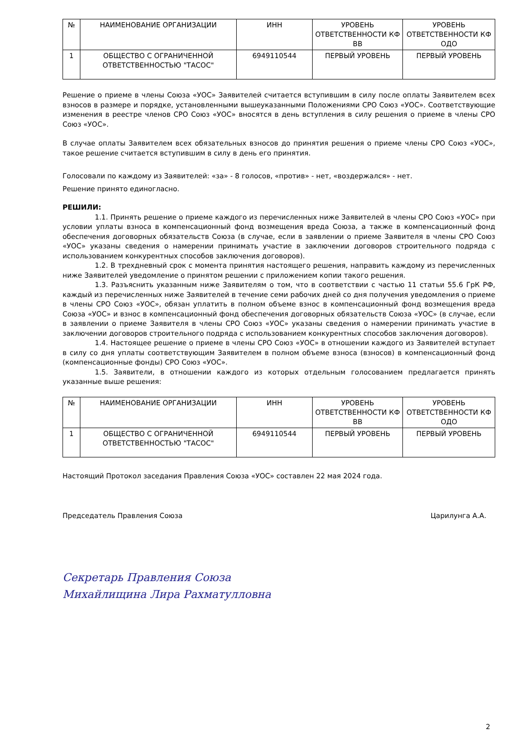| № | НАИМЕНОВАНИЕ ОРГАНИЗАЦИИ | ИНН | УРОВЕНЬ ОТВЕТСТВЕННОСТИ КФ ВВ | УРОВЕНЬ ОТВЕТСТВЕННОСТИ КФ ОДО |
| 1 | ОБЩЕСТВО С ОГРАНИЧЕННОЙ ОТВЕТСТВЕННОСТЬЮ "ТАСОС" | 6949110544 | ПЕРВЫЙ УРОВЕНЬ | ПЕРВЫЙ УРОВЕНЬ |
Решение о приеме в члены Союза «УОС» Заявителей считается вступившим в силу после оплаты Заявителем всех взносов в размере и порядке, установленными вышеуказанными Положениями СРО Союз «УОС». Соответствующие изменения в реестре членов СРО Союз «УОС» вносятся в день вступления в силу решения о приеме в члены СРО Союз «УОС».
В случае оплаты Заявителем всех обязательных взносов до принятия решения о приеме члены СРО Союз «УОС», такое решение считается вступившим в силу в день его принятия.
Голосовали по каждому из Заявителей: «за» - 8 голосов, «против» - нет, «воздержался» - нет.
Решение принято единогласно.
РЕШИЛИ:
1.1. Принять решение о приеме каждого из перечисленных ниже Заявителей в члены СРО Союз «УОС» при условии уплаты взноса в компенсационный фонд возмещения вреда Союза, а также в компенсационный фонд обеспечения договорных обязательств Союза (в случае, если в заявлении о приеме Заявителя в члены СРО Союз «УОС» указаны сведения о намерении принимать участие в заключении договоров строительного подряда с использованием конкурентных способов заключения договоров).
1.2. В трехдневный срок с момента принятия настоящего решения, направить каждому из перечисленных ниже Заявителей уведомление о принятом решении с приложением копии такого решения.
1.3. Разъяснить указанным ниже Заявителям о том, что в соответствии с частью 11 статьи 55.6 ГрК РФ, каждый из перечисленных ниже Заявителей в течение семи рабочих дней со дня получения уведомления о приеме в члены СРО Союз «УОС», обязан уплатить в полном объеме взнос в компенсационный фонд возмещения вреда Союза «УОС» и взнос в компенсационный фонд обеспечения договорных обязательств Союза «УОС» (в случае, если в заявлении о приеме Заявителя в члены СРО Союз «УОС» указаны сведения о намерении принимать участие в заключении договоров строительного подряда с использованием конкурентных способов заключения договоров).
1.4. Настоящее решение о приеме в члены СРО Союз «УОС» в отношении каждого из Заявителей вступает в силу со дня уплаты соответствующим Заявителем в полном объеме взноса (взносов) в компенсационный фонд (компенсационные фонды) СРО Союз «УОС».
1.5. Заявители, в отношении каждого из которых отдельным голосованием предлагается принять указанные выше решения:
| № | НАИМЕНОВАНИЕ ОРГАНИЗАЦИИ | ИНН | УРОВЕНЬ ОТВЕТСТВЕННОСТИ КФ ВВ | УРОВЕНЬ ОТВЕТСТВЕННОСТИ КФ ОДО |
| 1 | ОБЩЕСТВО С ОГРАНИЧЕННОЙ ОТВЕТСТВЕННОСТЬЮ "ТАСОС" | 6949110544 | ПЕРВЫЙ УРОВЕНЬ | ПЕРВЫЙ УРОВЕНЬ |
Настоящий Протокол заседания Правления Союза «УОС» составлен 22 мая 2024 года.
Председатель Правления Союза Царилунга А.А.
Секретарь Правления Союза
Михайлищина Лира Рахматулловна
2